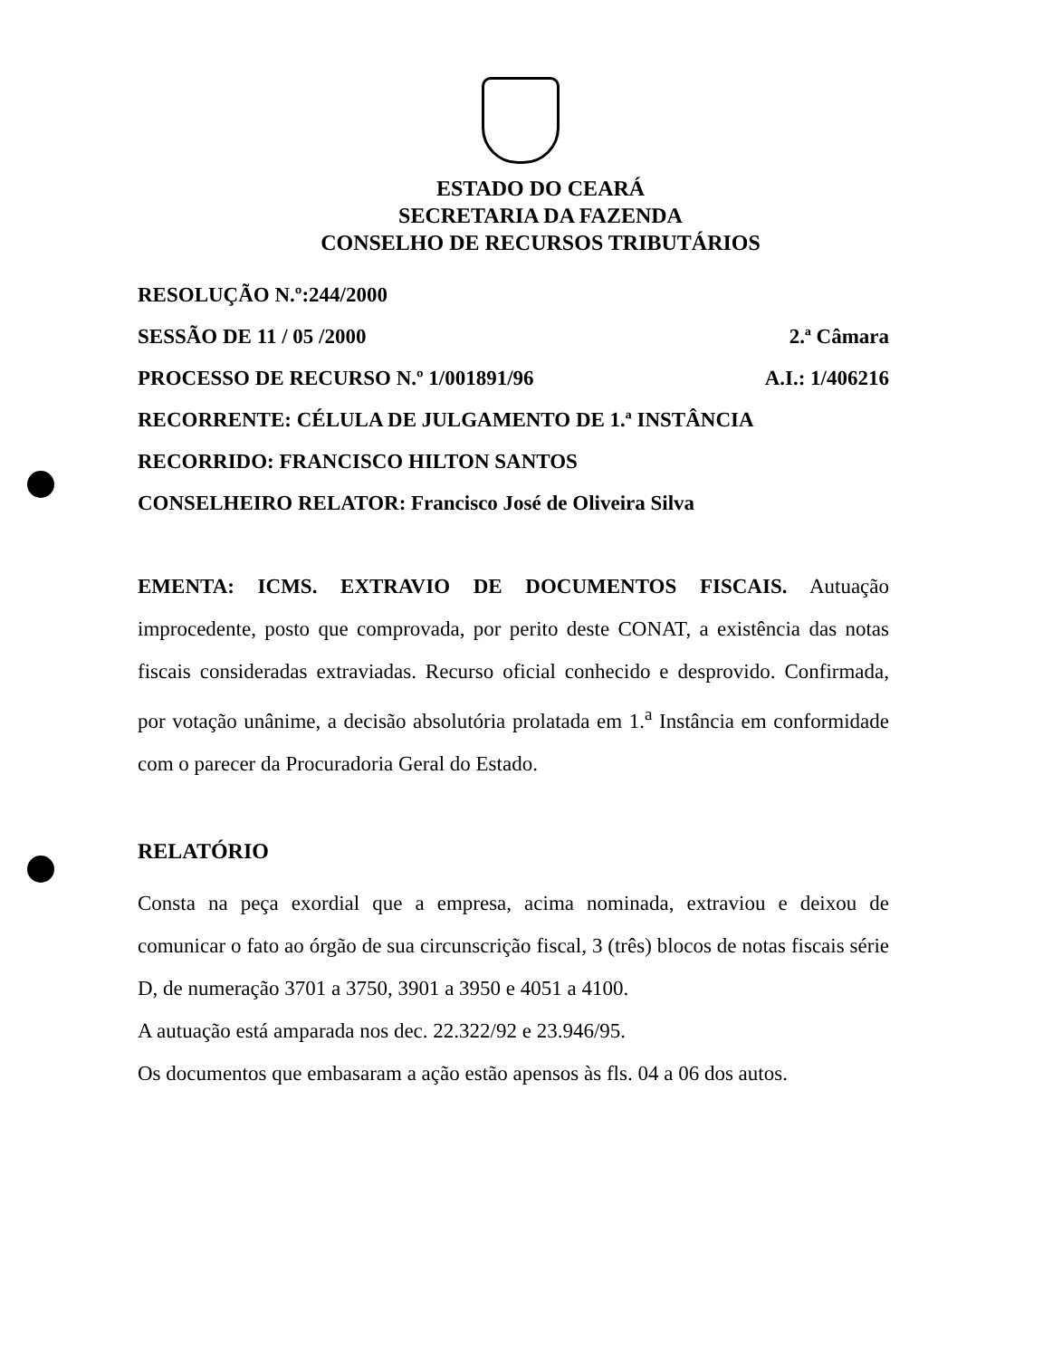ESTADO DO CEARÁ
SECRETARIA DA FAZENDA
CONSELHO DE RECURSOS TRIBUTÁRIOS
RESOLUÇÃO N.º:244/2000
SESSÃO DE 11 / 05 /2000 2.ª Câmara
PROCESSO DE RECURSO N.º 1/001891/96 A.I.: 1/406216
RECORRENTE: CÉLULA DE JULGAMENTO DE 1.ª INSTÂNCIA
RECORRIDO: FRANCISCO HILTON SANTOS
CONSELHEIRO RELATOR: Francisco José de Oliveira Silva
EMENTA: ICMS. EXTRAVIO DE DOCUMENTOS FISCAIS. Autuação improcedente, posto que comprovada, por perito deste CONAT, a existência das notas fiscais consideradas extraviadas. Recurso oficial conhecido e desprovido. Confirmada, por votação unânime, a decisão absolutória prolatada em 1.<sup>a</sup> Instância em conformidade com o parecer da Procuradoria Geral do Estado.
RELATÓRIO
Consta na peça exordial que a empresa, acima nominada, extraviou e deixou de comunicar o fato ao órgão de sua circunscrição fiscal, 3 (três) blocos de notas fiscais série D, de numeração 3701 a 3750, 3901 a 3950 e 4051 a 4100.
A autuação está amparada nos dec. 22.322/92 e 23.946/95.
Os documentos que embasaram a ação estão apensos às fls. 04 a 06 dos autos.